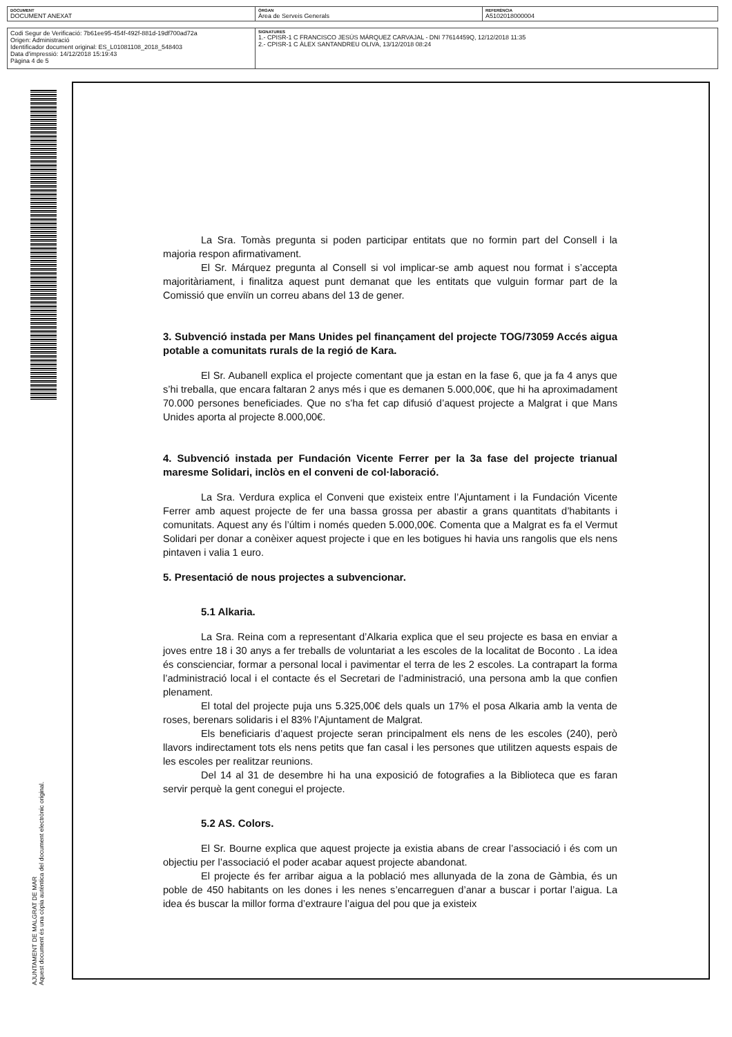| DOCUMENT DOCUMENT ANEXAT | ÒRGAN Àrea de Serveis Generals | REFERÈNCIA A5102018000004 |
| Codi Segur de Verificació: 7b61ee95-454f-492f-881d-19df700ad72a Origen: Administració Identificador document original: ES_L01081108_2018_548403 Data d'impressió: 14/12/2018 15:19:43 Pàgina 4 de 5 | SIGNATURES 1.- CPISR-1 C FRANCISCO JESÚS MÁRQUEZ CARVAJAL - DNI 77614459Q, 12/12/2018 11:35 2.- CPISR-1 C ÀLEX SANTANDREU OLIVA, 13/12/2018 08:24 |
AJUNTAMENT DE MALGRAT DE MAR
Aquest document és una còpia autèntica del document electrònic original.
La Sra. Tomàs pregunta si poden participar entitats que no formin part del Consell i la majoria respon afirmativament.
El Sr. Márquez pregunta al Consell si vol implicar-se amb aquest nou format i s’accepta majoritàriament, i finalitza aquest punt demanat que les entitats que vulguin formar part de la Comissió que enviïn un correu abans del 13 de gener.
3. Subvenció instada per Mans Unides pel finançament del projecte TOG/73059 Accés aigua potable a comunitats rurals de la regió de Kara.
El Sr. Aubanell explica el projecte comentant que ja estan en la fase 6, que ja fa 4 anys que s’hi treballa, que encara faltaran 2 anys més i que es demanen 5.000,00€, que hi ha aproximadament 70.000 persones beneficiades. Que no s’ha fet cap difusió d’aquest projecte a Malgrat i que Mans Unides aporta al projecte 8.000,00€.
4. Subvenció instada per Fundación Vicente Ferrer per la 3a fase del projecte trianual maresme Solidari, inclòs en el conveni de col·laboració.
La Sra. Verdura explica el Conveni que existeix entre l’Ajuntament i la Fundación Vicente Ferrer amb aquest projecte de fer una bassa grossa per abastir a grans quantitats d’habitants i comunitats. Aquest any és l’últim i només queden 5.000,00€. Comenta que a Malgrat es fa el Vermut Solidari per donar a conèixer aquest projecte i que en les botigues hi havia uns rangolis que els nens pintaven i valia 1 euro.
5. Presentació de nous projectes a subvencionar.
5.1 Alkaria.
La Sra. Reina com a representant d’Alkaria explica que el seu projecte es basa en enviar a joves entre 18 i 30 anys a fer treballs de voluntariat a les escoles de la localitat de Boconto . La idea és conscienciar, formar a personal local i pavimentar el terra de les 2 escoles. La contrapart la forma l’administració local i el contacte és el Secretari de l’administració, una persona amb la que confien plenament.
El total del projecte puja uns 5.325,00€ dels quals un 17% el posa Alkaria amb la venta de roses, berenars solidaris i el 83% l’Ajuntament de Malgrat.
Els beneficiaris d’aquest projecte seran principalment els nens de les escoles (240), però llavors indirectament tots els nens petits que fan casal i les persones que utilitzen aquests espais de les escoles per realitzar reunions.
Del 14 al 31 de desembre hi ha una exposició de fotografies a la Biblioteca que es faran servir perquè la gent conegui el projecte.
5.2 AS. Colors.
El Sr. Bourne explica que aquest projecte ja existia abans de crear l’associació i és com un objectiu per l’associació el poder acabar aquest projecte abandonat.
El projecte és fer arribar aigua a la població mes allunyada de la zona de Gàmbia, és un poble de 450 habitants on les dones i les nenes s’encarreguen d’anar a buscar i portar l’aigua. La idea és buscar la millor forma d’extraure l’aigua del pou que ja existeix